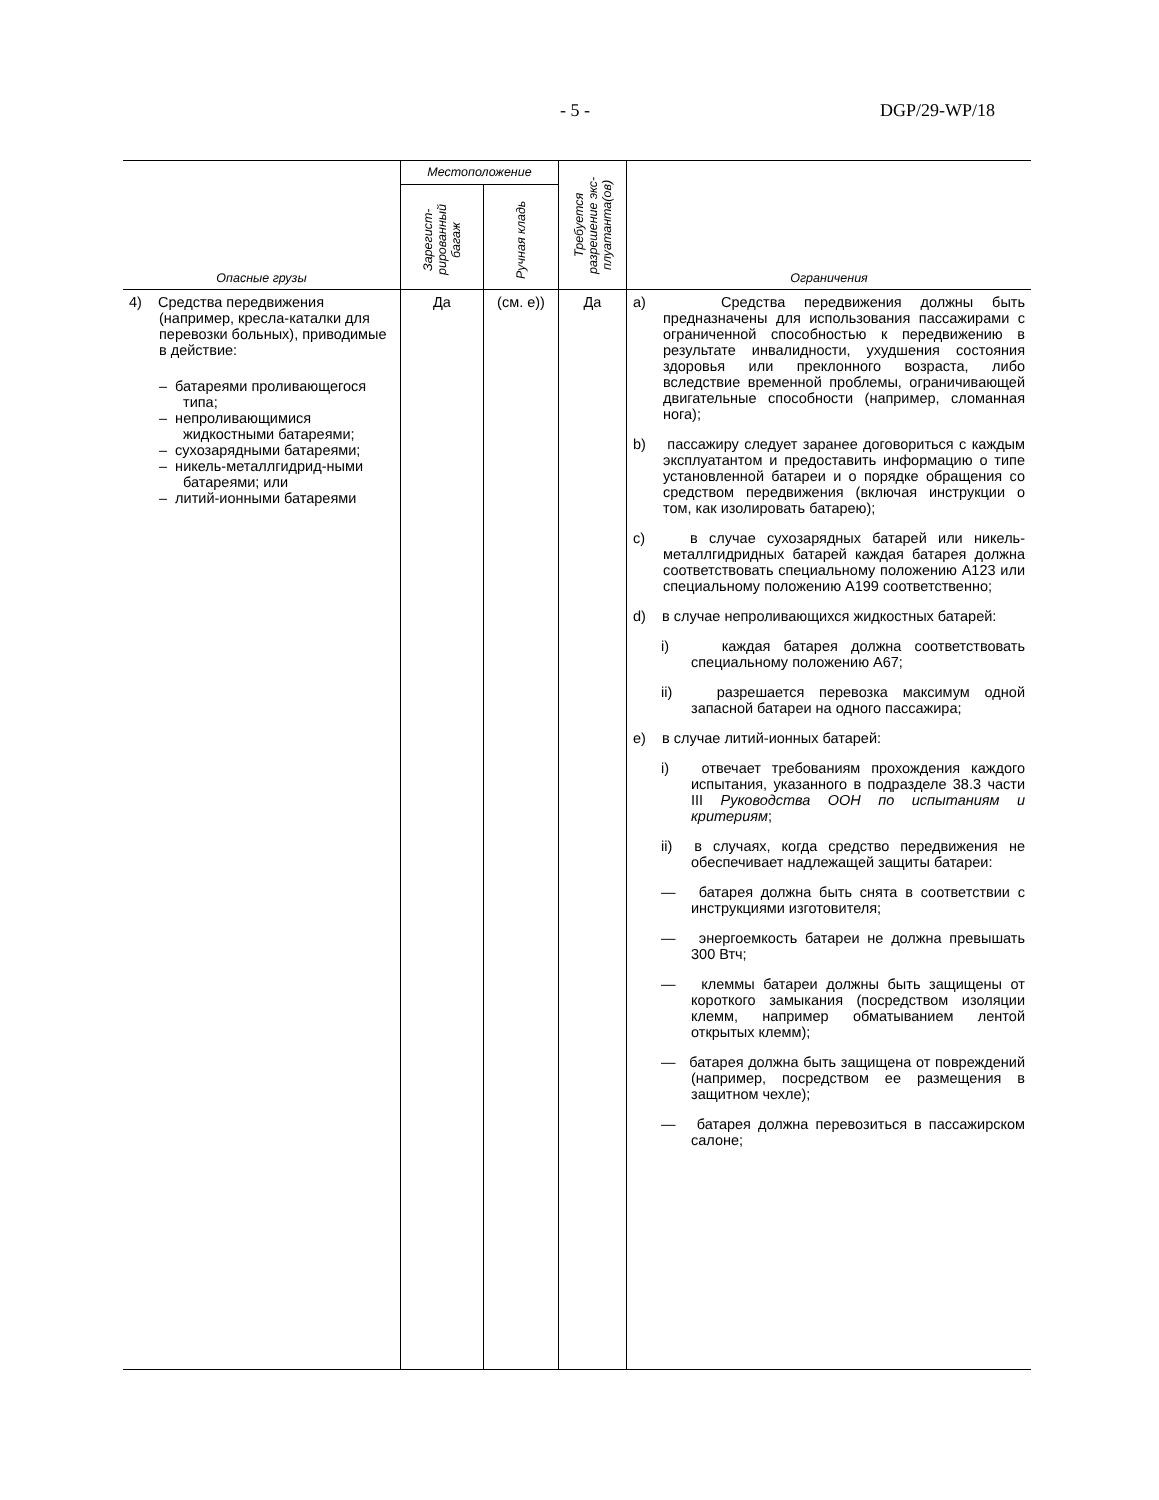- 5 - DGP/29-WP/18
| Опасные грузы | Местоположение | | Требуется разрешение экс-плуатанта(ов) | Ограничения |
| --- | --- | --- | --- | --- |
| | Зарегист-рированный багаж | Ручная кладь | | |
| 4) Средства передвижения (например, кресла-каталки для перевозки больных), приводимые в действие: – батареями проливающегося типа; – непроливающимися жидкостными батареями; – сухозарядными батареями; – никель-металлгидрид-ными батареями; или – литий-ионными батареями | Да | (см. e)) | Да | a) Средства передвижения должны быть предназначены для использования пассажирами с ограниченной способностью к передвижению в результате инвалидности, ухудшения состояния здоровья или преклонного возраста, либо вследствие временной проблемы, ограничивающей двигательные способности (например, сломанная нога); b) пассажиру следует заранее договориться с каждым эксплуатантом и предоставить информацию о типе установленной батареи и о порядке обращения со средством передвижения (включая инструкции о том, как изолировать батарею); c) в случае сухозарядных батарей или никель-металлгидридных батарей каждая батарея должна соответствовать специальному положению A123 или специальному положению A199 соответственно; d) в случае непроливающихся жидкостных батарей: i) каждая батарея должна соответствовать специальному положению A67; ii) разрешается перевозка максимум одной запасной батареи на одного пассажира; e) в случае литий-ионных батарей: i) отвечает требованиям прохождения каждого испытания, указанного в подразделе 38.3 части III Руководства ООН по испытаниям и критериям ; ii) в случаях, когда средство передвижения не обеспечивает надлежащей защиты батареи: — батарея должна быть снята в соответствии с инструкциями изготовителя; — энергоемкость батареи не должна превышать 300 Втч; — клеммы батареи должны быть защищены от короткого замыкания (посредством изоляции клемм, например обматыванием лентой открытых клемм); — батарея должна быть защищена от повреждений (например, посредством ее размещения в защитном чехле); — батарея должна перевозиться в пассажирском салоне; |